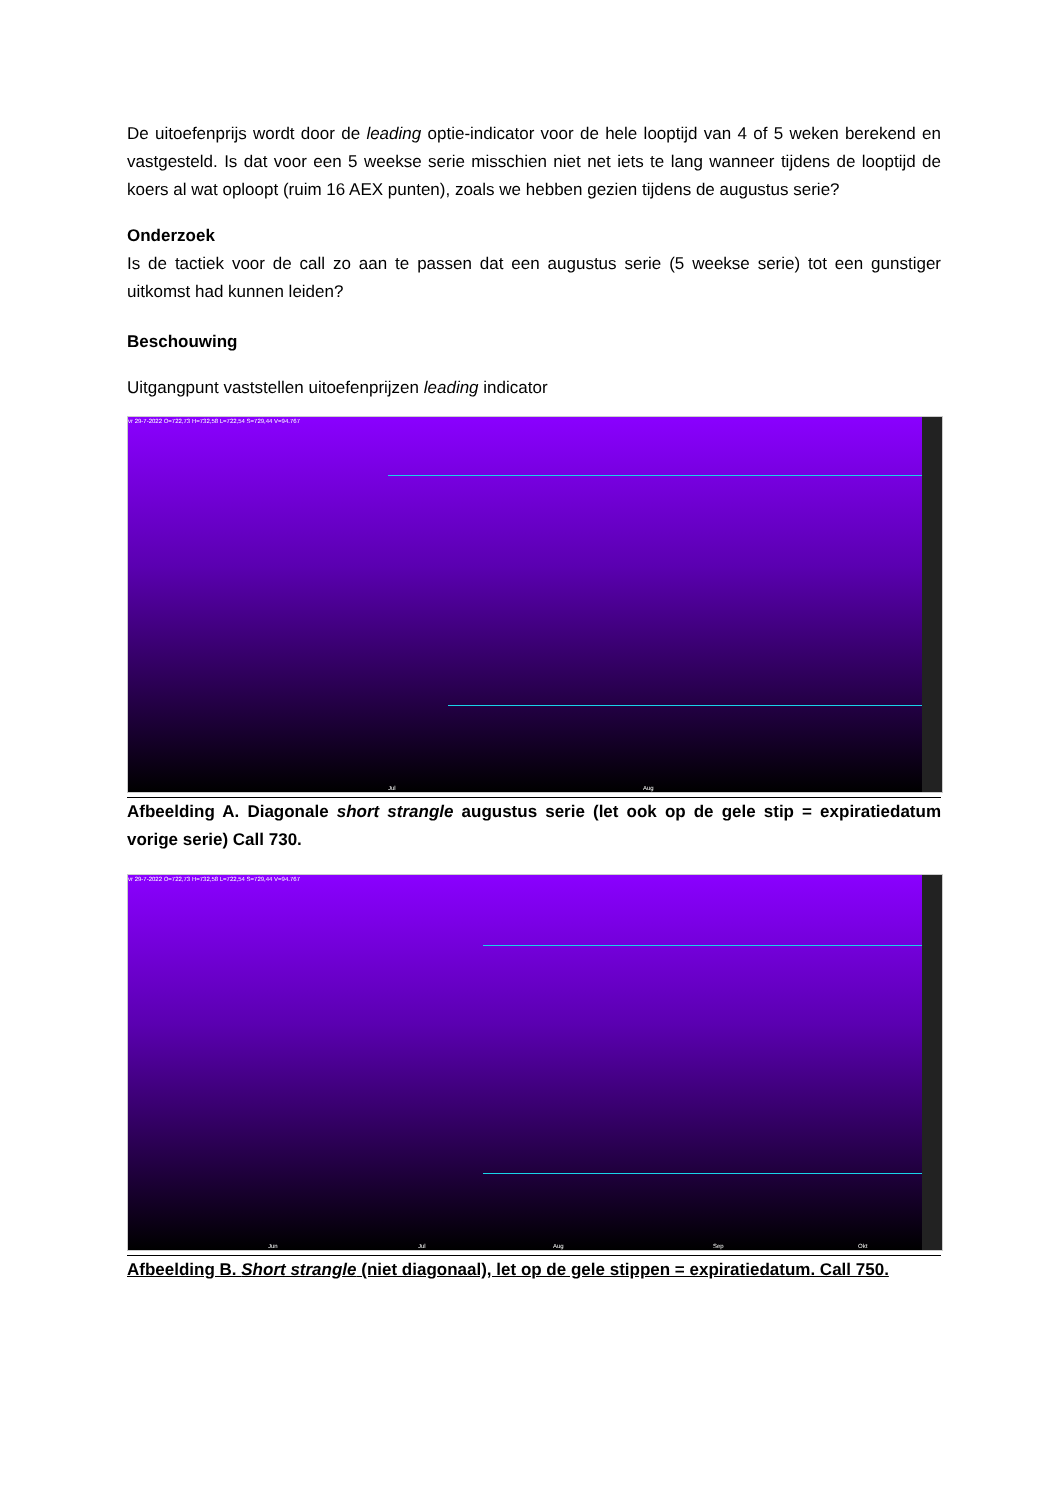De uitoefenprijs wordt door de leading optie-indicator voor de hele looptijd van 4 of 5 weken berekend en vastgesteld. Is dat voor een 5 weekse serie misschien niet net iets te lang wanneer tijdens de looptijd de koers al wat oploopt (ruim 16 AEX punten), zoals we hebben gezien tijdens de augustus serie?
Onderzoek
Is de tactiek voor de call zo aan te passen dat een augustus serie (5 weekse serie) tot een gunstiger uitkomst had kunnen leiden?
Beschouwing
Uitgangpunt vaststellen uitoefenprijzen leading indicator
vr 29-7-2022 O=722,73 H=732,58 L=722,54 S=729,44 V=94.767
Jul Aug
Afbeelding A. Diagonale short strangle augustus serie (let ook op de gele stip = expiratiedatum vorige serie) Call 730.
vr 29-7-2022 O=722,73 H=732,58 L=722,54 S=729,44 V=94.767
Jun Jul Aug Sep Okt
Afbeelding B. Short strangle (niet diagonaal), let op de gele stippen = expiratiedatum. Call 750.